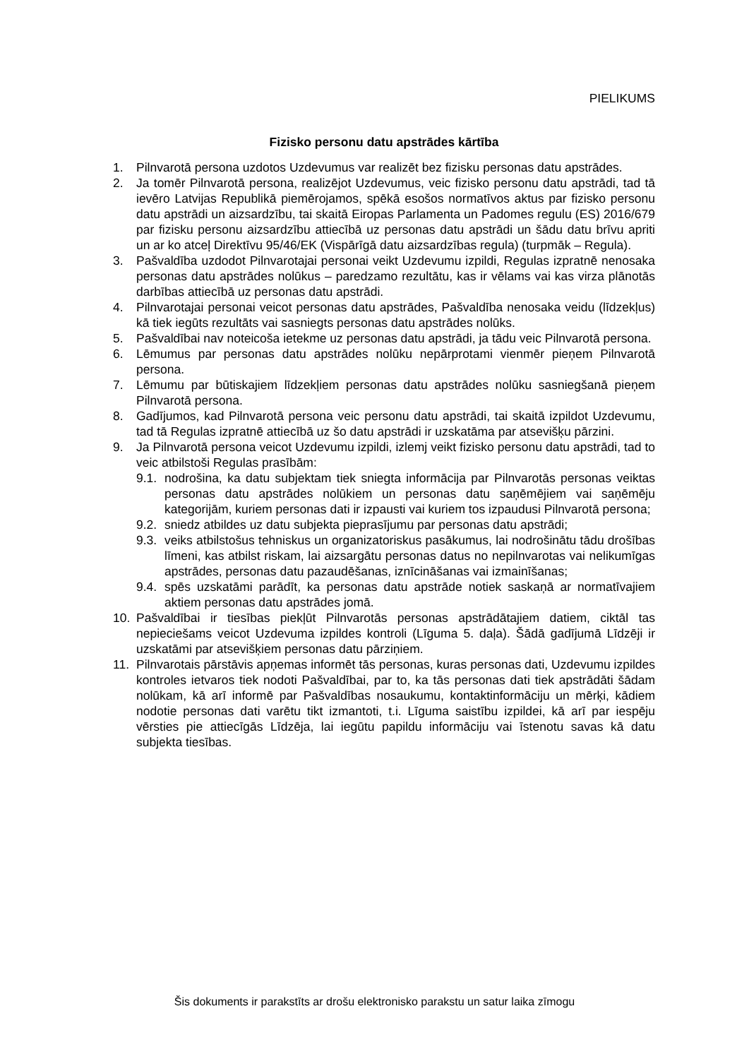PIELIKUMS
Fizisko personu datu apstrādes kārtība
1. Pilnvarotā persona uzdotos Uzdevumus var realizēt bez fizisku personas datu apstrādes.
2. Ja tomēr Pilnvarotā persona, realizējot Uzdevumus, veic fizisko personu datu apstrādi, tad tā ievēro Latvijas Republikā piemērojamos, spēkā esošos normatīvos aktus par fizisko personu datu apstrādi un aizsardzību, tai skaitā Eiropas Parlamenta un Padomes regulu (ES) 2016/679 par fizisku personu aizsardzību attiecībā uz personas datu apstrādi un šādu datu brīvu apriti un ar ko atceļ Direktīvu 95/46/EK (Vispārīgā datu aizsardzības regula) (turpmāk – Regula).
3. Pašvaldība uzdodot Pilnvarotajai personai veikt Uzdevumu izpildi, Regulas izpratnē nenosaka personas datu apstrādes nolūkus – paredzamo rezultātu, kas ir vēlams vai kas virza plānotās darbības attiecībā uz personas datu apstrādi.
4. Pilnvarotajai personai veicot personas datu apstrādes, Pašvaldība nenosaka veidu (līdzekļus) kā tiek iegūts rezultāts vai sasniegts personas datu apstrādes nolūks.
5. Pašvaldībai nav noteicoša ietekme uz personas datu apstrādi, ja tādu veic Pilnvarotā persona.
6. Lēmumus par personas datu apstrādes nolūku nepārprotami vienmēr pieņem Pilnvarotā persona.
7. Lēmumu par būtiskajiem līdzekļiem personas datu apstrādes nolūku sasniegšanā pieņem Pilnvarotā persona.
8. Gadījumos, kad Pilnvarotā persona veic personu datu apstrādi, tai skaitā izpildot Uzdevumu, tad tā Regulas izpratnē attiecībā uz šo datu apstrādi ir uzskatāma par atsevišķu pārzini.
9. Ja Pilnvarotā persona veicot Uzdevumu izpildi, izlemj veikt fizisko personu datu apstrādi, tad to veic atbilstoši Regulas prasībām:
9.1. nodrošina, ka datu subjektam tiek sniegta informācija par Pilnvarotās personas veiktas personas datu apstrādes nolūkiem un personas datu saņēmējiem vai saņēmēju kategorijām, kuriem personas dati ir izpausti vai kuriem tos izpaudusi Pilnvarotā persona;
9.2. sniedz atbildes uz datu subjekta pieprasījumu par personas datu apstrādi;
9.3. veiks atbilstošus tehniskus un organizatoriskus pasākumus, lai nodrošinātu tādu drošības līmeni, kas atbilst riskam, lai aizsargātu personas datus no nepilnvarotas vai nelikumīgas apstrādes, personas datu pazaudēšanas, iznīcināšanas vai izmainīšanas;
9.4. spēs uzskatāmi parādīt, ka personas datu apstrāde notiek saskaņā ar normatīvajiem aktiem personas datu apstrādes jomā.
10. Pašvaldībai ir tiesības piekļūt Pilnvarotās personas apstrādātajiem datiem, ciktāl tas nepieciešams veicot Uzdevuma izpildes kontroli (Līguma 5. daļa). Šādā gadījumā Līdzēji ir uzskatāmi par atsevišķiem personas datu pārziņiem.
11. Pilnvarotais pārstāvis apņemas informēt tās personas, kuras personas dati, Uzdevumu izpildes kontroles ietvaros tiek nodoti Pašvaldībai, par to, ka tās personas dati tiek apstrādāti šādam nolūkam, kā arī informē par Pašvaldības nosaukumu, kontaktinformāciju un mērķi, kādiem nodotie personas dati varētu tikt izmantoti, t.i. Līguma saistību izpildei, kā arī par iespēju vērsties pie attiecīgās Līdzēja, lai iegūtu papildu informāciju vai īstenotu savas kā datu subjekta tiesības.
Šis dokuments ir parakstīts ar drošu elektronisko parakstu un satur laika zīmogu